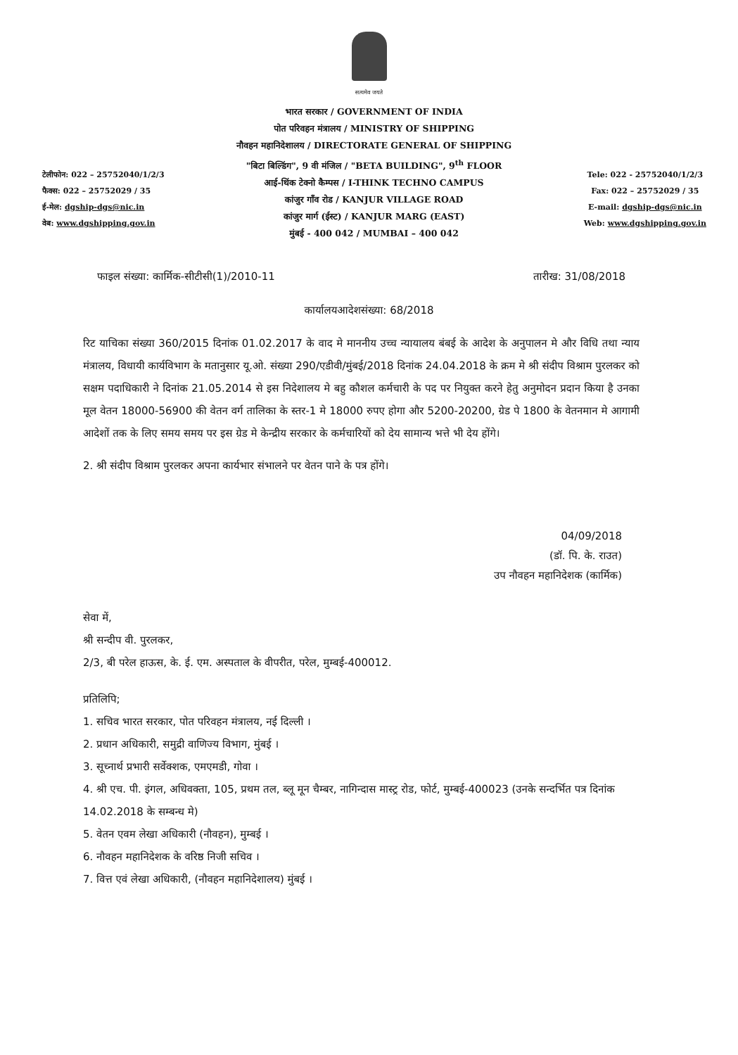सत्यमेव जयते
टेलीफोन: 022 – 25752040/1/2/3
फैक्स: 022 – 25752029 / 35
ई-मेल: dgship-dgs@nic.in
वेब: www.dgshipping.gov.in
भारत सरकार / GOVERNMENT OF INDIA
पोत परिवहन मंत्रालय / MINISTRY OF SHIPPING
नौवहन महानिदेशालय / DIRECTORATE GENERAL OF SHIPPING
"बिटा बिल्डिंग", 9 वी मंजिल / "BETA BUILDING", 9<sup>th</sup> FLOOR
आई-थिंक टेक्नो कैम्पस / I-THINK TECHNO CAMPUS
कांजुर गाँव रोड / KANJUR VILLAGE ROAD
कांजुर मार्ग (ईस्ट) / KANJUR MARG (EAST)
मुंबई - 400 042 / MUMBAI – 400 042
Tele: 022 - 25752040/1/2/3
Fax: 022 – 25752029 / 35
E-mail: dgship-dgs@nic.in
Web: www.dgshipping.gov.in
फाइल संख्या: कार्मिक-सीटीसी(1)/2010-11 तारीख: 31/08/2018
कार्यालयआदेशसंख्या: 68/2018
रिट याचिका संख्या 360/2015 दिनांक 01.02.2017 के वाद मे माननीय उच्च न्यायालय बंबई के आदेश के अनुपालन मे और विधि तथा न्याय मंत्रालय, विधायी कार्यविभाग के मतानुसार यू.ओ. संख्या 290/एडीवी/मुंबई/2018 दिनांक 24.04.2018 के क्रम मे श्री संदीप विश्राम पुरलकर को सक्षम पदाधिकारी ने दिनांक 21.05.2014 से इस निदेशालय मे बहु कौशल कर्मचारी के पद पर नियुक्त करने हेतु अनुमोदन प्रदान किया है उनका मूल वेतन 18000-56900 की वेतन वर्ग तालिका के स्तर-1 मे 18000 रुपए होगा और 5200-20200, ग्रेड पे 1800 के वेतनमान मे आगामी आदेशों तक के लिए समय समय पर इस ग्रेड मे केन्द्रीय सरकार के कर्मचारियों को देय सामान्य भत्ते भी देय होंगे।
2. श्री संदीप विश्राम पुरलकर अपना कार्यभार संभालने पर वेतन पाने के पत्र होंगे।
04/09/2018
(डॉ. पि. के. राउत)
उप नौवहन महानिदेशक (कार्मिक)
सेवा में,
श्री सन्दीप वी. पुरलकर,
2/3, बी परेल हाऊस, के. ई. एम. अस्पताल के वीपरीत, परेल, मुम्बई-400012.
प्रतिलिपि;
1. सचिव भारत सरकार, पोत परिवहन मंत्रालय, नई दिल्ली ।
2. प्रधान अधिकारी, समुद्री वाणिज्य विभाग, मुंबई ।
3. सूच्नार्थ प्रभारी सर्वेक्शक, एमएमडी, गोवा ।
4. श्री एच. पी. इंगल, अधिवक्ता, 105, प्रथम तल, ब्लू मून चैम्बर, नागिन्दास मास्ट्र रोड, फोर्ट, मुम्बई-400023 (उनके सन्दर्भित पत्र दिनांक 14.02.2018 के सम्बन्ध मे)
5. वेतन एवम लेखा अधिकारी (नौवहन), मुम्बई ।
6. नौवहन महानिदेशक के वरिष्ठ निजी सचिव ।
7. वित्त एवं लेखा अधिकारी, (नौवहन महानिदेशालय) मुंबई ।